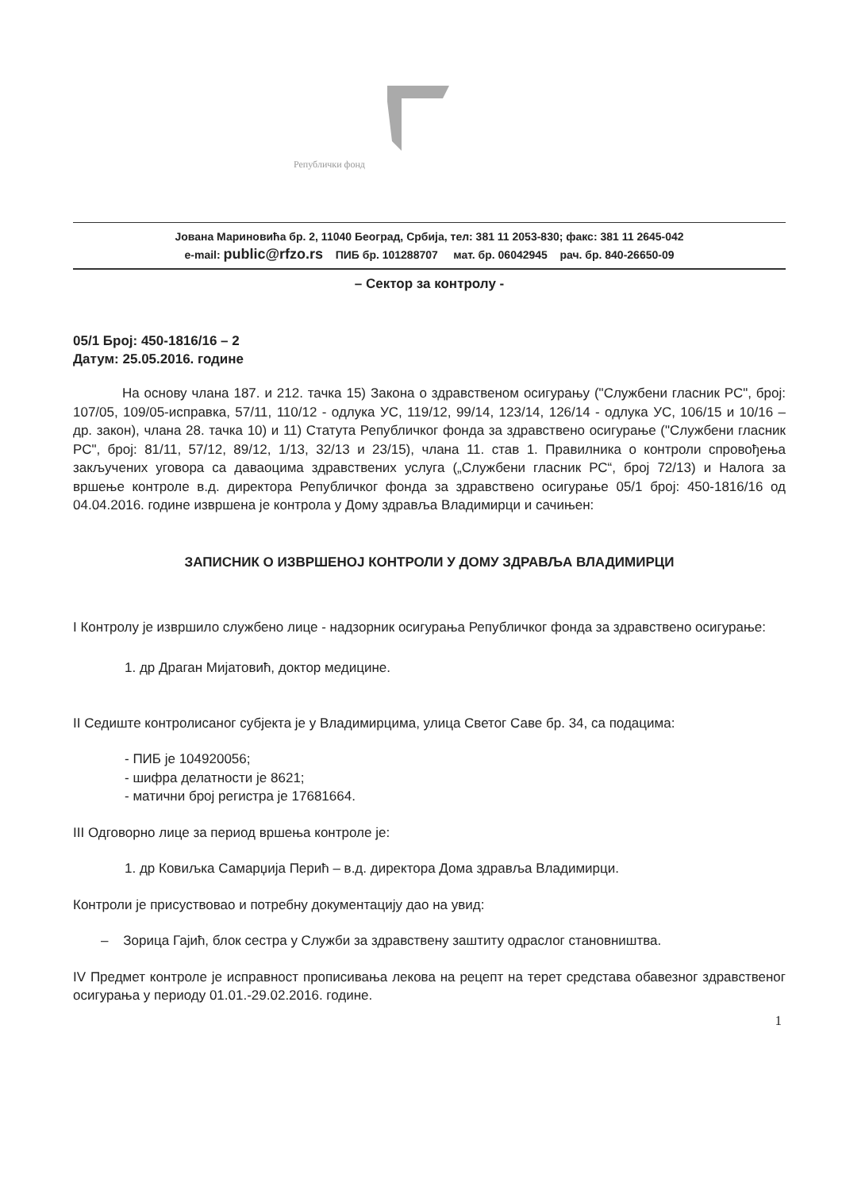Републички фонд
Јована Мариновића бр. 2, 11040 Београд, Србија, тел: 381 11 2053-830; факс: 381 11 2645-042
e-mail: public@rfzo.rs ПИБ бр. 101288707 мат. бр. 06042945 рач. бр. 840-26650-09
– Сектор за контролу -
05/1 Број: 450-1816/16 – 2
Датум: 25.05.2016. године
На основу члана 187. и 212. тачка 15) Закона о здравственом осигурању ("Службени гласник РС", број: 107/05, 109/05-исправка, 57/11, 110/12 - одлука УС, 119/12, 99/14, 123/14, 126/14 - одлука УС, 106/15 и 10/16 – др. закон), члана 28. тачка 10) и 11) Статута Републичког фонда за здравствено осигурање ("Службени гласник РС", број: 81/11, 57/12, 89/12, 1/13, 32/13 и 23/15), члана 11. став 1. Правилника о контроли спровођења закључених уговора са даваоцима здравствених услуга („Службени гласник РС“, број 72/13) и Налога за вршење контроле в.д. директора Републичког фонда за здравствено осигурање 05/1 број: 450-1816/16 од 04.04.2016. године извршена је контрола у Дому здравља Владимирци и сачињен:
ЗАПИСНИК О ИЗВРШЕНОЈ КОНТРОЛИ У ДОМУ ЗДРАВЉА ВЛАДИМИРЦИ
I Контролу је извршило службено лице - надзорник осигурања Републичког фонда за здравствено осигурање:
1. др Драган Мијатовић, доктор медицине.
II Седиште контролисаног субјекта је у Владимирцима, улица Светог Саве бр. 34, са подацима:
- ПИБ је 104920056;
- шифра делатности је 8621;
- матични број регистра је 17681664.
III Одговорно лице за период вршења контроле је:
1. др Ковиљка Самарџија Перић – в.д. директора Дома здравља Владимирци.
Контроли је присуствовао и потребну документацију дао на увид:
– Зорица Гајић, блок сестра у Служби за здравствену заштиту одраслог становништва.
IV Предмет контроле је исправност прописивања лекова на рецепт на терет средстава обавезног здравственог осигурања у периоду 01.01.-29.02.2016. године.
1